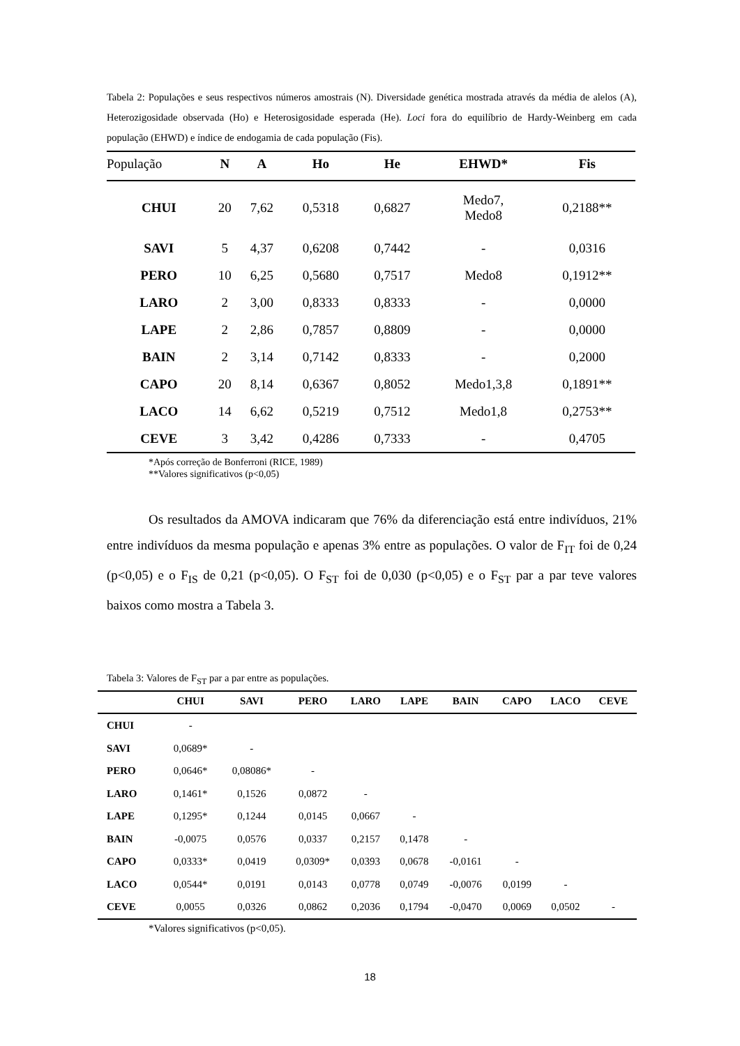Tabela 2: Populações e seus respectivos números amostrais (N). Diversidade genética mostrada através da média de alelos (A), Heterozigosidade observada (Ho) e Heterosigosidade esperada (He). Loci fora do equilíbrio de Hardy-Weinberg em cada população (EHWD) e índice de endogamia de cada população (Fis).
| População | N | A | Ho | He | EHWD* | Fis |
| --- | --- | --- | --- | --- | --- | --- |
| CHUI | 20 | 7,62 | 0,5318 | 0,6827 | Medo7, Medo8 | 0,2188** |
| SAVI | 5 | 4,37 | 0,6208 | 0,7442 | - | 0,0316 |
| PERO | 10 | 6,25 | 0,5680 | 0,7517 | Medo8 | 0,1912** |
| LARO | 2 | 3,00 | 0,8333 | 0,8333 | - | 0,0000 |
| LAPE | 2 | 2,86 | 0,7857 | 0,8809 | - | 0,0000 |
| BAIN | 2 | 3,14 | 0,7142 | 0,8333 | - | 0,2000 |
| CAPO | 20 | 8,14 | 0,6367 | 0,8052 | Medo1,3,8 | 0,1891** |
| LACO | 14 | 6,62 | 0,5219 | 0,7512 | Medo1,8 | 0,2753** |
| CEVE | 3 | 3,42 | 0,4286 | 0,7333 | - | 0,4705 |
*Após correção de Bonferroni (RICE, 1989)
**Valores significativos (p<0,05)
Os resultados da AMOVA indicaram que 76% da diferenciação está entre indivíduos, 21% entre indivíduos da mesma população e apenas 3% entre as populações. O valor de F<sub>IT</sub> foi de 0,24 (p<0,05) e o F<sub>IS</sub> de 0,21 (p<0,05). O F<sub>ST</sub> foi de 0,030 (p<0,05) e o F<sub>ST</sub> par a par teve valores baixos como mostra a Tabela 3.
Tabela 3: Valores de F<sub>ST</sub> par a par entre as populações.
| | CHUI | SAVI | PERO | LARO | LAPE | BAIN | CAPO | LACO | CEVE |
| --- | --- | --- | --- | --- | --- | --- | --- | --- | --- |
| CHUI | - | | | | | | | | |
| SAVI | 0,0689* | - | | | | | | | |
| PERO | 0,0646* | 0,08086* | - | | | | | | |
| LARO | 0,1461* | 0,1526 | 0,0872 | - | | | | | |
| LAPE | 0,1295* | 0,1244 | 0,0145 | 0,0667 | - | | | | |
| BAIN | -0,0075 | 0,0576 | 0,0337 | 0,2157 | 0,1478 | - | | | |
| CAPO | 0,0333* | 0,0419 | 0,0309* | 0,0393 | 0,0678 | -0,0161 | - | | |
| LACO | 0,0544* | 0,0191 | 0,0143 | 0,0778 | 0,0749 | -0,0076 | 0,0199 | - | |
| CEVE | 0,0055 | 0,0326 | 0,0862 | 0,2036 | 0,1794 | -0,0470 | 0,0069 | 0,0502 | - |
*Valores significativos (p<0,05).
18